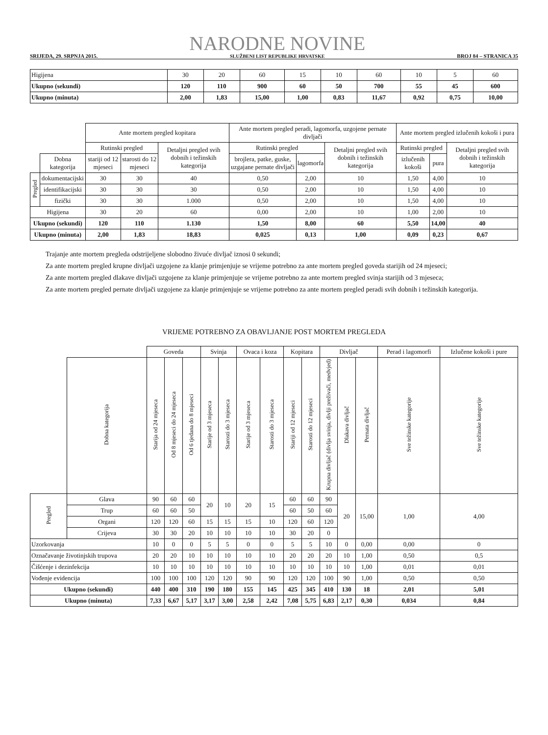SRIJEDA, 29. SRPNJA 2015.
NARODNE NOVINE
SLUŽBENI LIST REPUBLIKE HRVATSKE
BROJ 84 – STRANICA 35
| Higijena | 30 | 20 | 60 | 15 | 10 | 60 | 10 | 5 | 60 |
| Ukupno (sekundi) | 120 | 110 | 900 | 60 | 50 | 700 | 55 | 45 | 600 |
| Ukupno (minuta) | 2,00 | 1,83 | 15,00 | 1,00 | 0,83 | 11,67 | 0,92 | 0,75 | 10,00 |
| | | Ante mortem pregled kopitara | | | Ante mortem pregled peradi, lagomorfa, uzgojene pernate divljači | | | Ante mortem pregled izlučenih kokoši i pura | | |
| | | Rutinski pregled | | Detaljni pregled svih dobnih i težinskih kategorija | Rutinski pregled | | Detaljni pregled svih dobnih i težinskih kategorija | Rutinski pregled | | Detaljni pregled svih dobnih i težinskih kategorija |
| | Dobna kategorija | stariji od 12 mjeseci | starosti do 12 mjeseci | | brojlera, patke, guske, uzgajane pernate divljači | lagomorfa | | izlučenih kokoši | pura | |
| Pregled | dokumentacijski | 30 | 30 | 40 | 0,50 | 2,00 | 10 | 1,50 | 4,00 | 10 |
| | identifikacijski | 30 | 30 | 30 | 0,50 | 2,00 | 10 | 1,50 | 4,00 | 10 |
| | fizički | 30 | 30 | 1.000 | 0,50 | 2,00 | 10 | 1,50 | 4,00 | 10 |
| Higijena | | 30 | 20 | 60 | 0,00 | 2,00 | 10 | 1,00 | 2,00 | 10 |
| Ukupno (sekundi) | | 120 | 110 | 1.130 | 1,50 | 8,00 | 60 | 5,50 | 14,00 | 40 |
| Ukupno (minuta) | | 2,00 | 1,83 | 18,83 | 0,025 | 0,13 | 1,00 | 0,09 | 0,23 | 0,67 |
Trajanje ante mortem pregleda odstrijeljene slobodno živuće divljač iznosi 0 sekundi;
Za ante mortem pregled krupne divljači uzgojene za klanje primjenjuje se vrijeme potrebno za ante mortem pregled goveda starijih od 24 mjeseci;
Za ante mortem pregled dlakave divljači uzgojene za klanje primjenjuje se vrijeme potrebno za ante mortem pregled svinja starijih od 3 mjeseca;
Za ante mortem pregled pernate divljači uzgojene za klanje primjenjuje se vrijeme potrebno za ante mortem pregled peradi svih dobnih i težinskih kategorija.
VRIJEME POTREBNO ZA OBAVLJANJE POST MORTEM PREGLEDA
| | | Goveda | | | Svinja | | Ovaca i koza | | Kopitara | | Divljač | | | Perad i lagomorfi | Izlučene kokoši i pure |
| | Dobna kategorija | Starija od 24 mjeseca | Od 8 mjeseci do 24 mjeseca | Od 6 tjedana do 8 mjeseci | Starije od 3 mjeseca | Starosti do 3 mjeseca | Starije od 3 mjeseca | Starosti do 3 mjeseca | Stariji od 12 mjeseci | Starosti do 12 mjeseci | Krupna divljač (divlja svinja, divlji preživači, medvjed) | Dlakava divljač | Pernata divljač | Sve težinske kategorije | Sve težinske kategorije |
| Pregled | Glava | 90 | 60 | 60 | 20 | 10 | 20 | 15 | 60 | 60 | 90 | 20 | 15,00 | 1,00 | 4,00 |
| | Trup | 60 | 60 | 50 | | | | | 60 | 50 | 60 | | | | |
| | Organi | 120 | 120 | 60 | 15 | 15 | 15 | 10 | 120 | 60 | 120 | | | | |
| | Crijeva | 30 | 30 | 20 | 10 | 10 | 10 | 10 | 30 | 20 | 0 | | | | |
| Uzorkovanja | | 10 | 0 | 0 | 5 | 5 | 0 | 0 | 5 | 5 | 10 | 0 | 0,00 | 0,00 | 0 |
| Označavanje životinjskih trupova | | 20 | 20 | 10 | 10 | 10 | 10 | 10 | 20 | 20 | 20 | 10 | 1,00 | 0,50 | 0,5 |
| Čišćenje i dezinfekcija | | 10 | 10 | 10 | 10 | 10 | 10 | 10 | 10 | 10 | 10 | 10 | 1,00 | 0,01 | 0,01 |
| Vođenje evidencija | | 100 | 100 | 100 | 120 | 120 | 90 | 90 | 120 | 120 | 100 | 90 | 1,00 | 0,50 | 0,50 |
| Ukupno (sekundi) | | 440 | 400 | 310 | 190 | 180 | 155 | 145 | 425 | 345 | 410 | 130 | 18 | 2,01 | 5,01 |
| Ukupno (minuta) | | 7,33 | 6,67 | 5,17 | 3,17 | 3,00 | 2,58 | 2,42 | 7,08 | 5,75 | 6,83 | 2,17 | 0,30 | 0,034 | 0,84 |